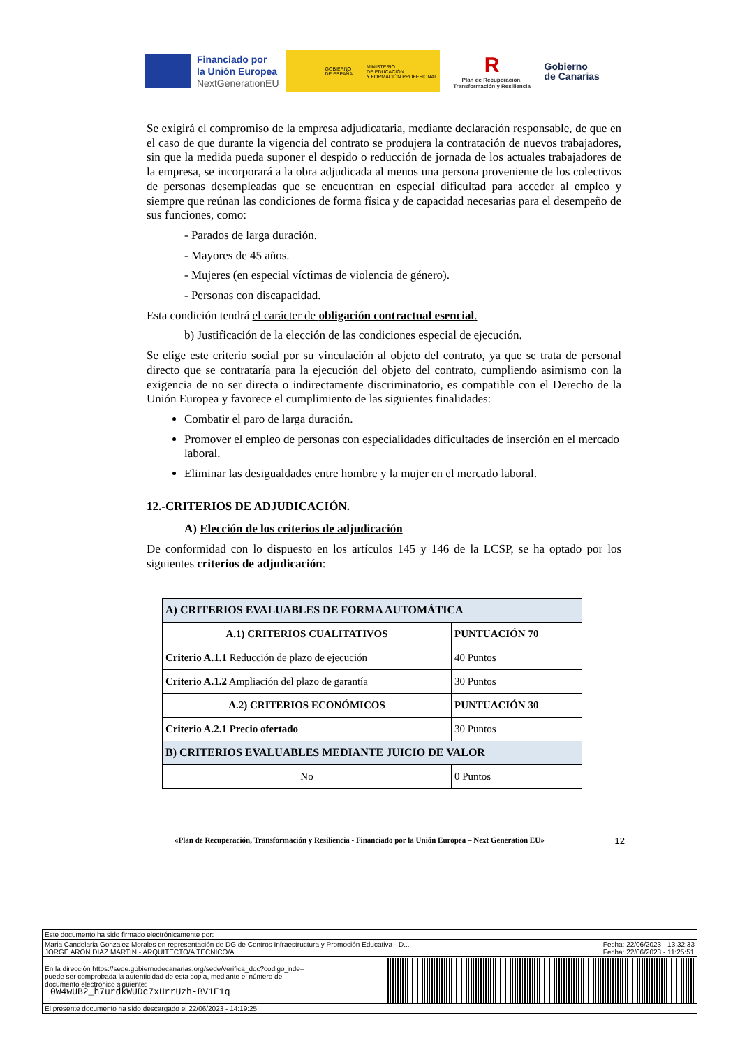Financiado por
la Unión Europea
NextGenerationEU
GOBIERNO
DE ESPAÑA MINISTERIO
DE EDUCACIÓN
Y FORMACIÓN PROFESIONAL
R
Plan de Recuperación,
Transformación y Resiliencia
Gobierno
de Canarias
Se exigirá el compromiso de la empresa adjudicataria, mediante declaración responsable, de que en el caso de que durante la vigencia del contrato se produjera la contratación de nuevos trabajadores, sin que la medida pueda suponer el despido o reducción de jornada de los actuales trabajadores de la empresa, se incorporará a la obra adjudicada al menos una persona proveniente de los colectivos de personas desempleadas que se encuentran en especial dificultad para acceder al empleo y siempre que reúnan las condiciones de forma física y de capacidad necesarias para el desempeño de sus funciones, como:
- Parados de larga duración.
- Mayores de 45 años.
- Mujeres (en especial víctimas de violencia de género).
- Personas con discapacidad.
Esta condición tendrá el carácter de obligación contractual esencial.
b) Justificación de la elección de las condiciones especial de ejecución.
Se elige este criterio social por su vinculación al objeto del contrato, ya que se trata de personal directo que se contrataría para la ejecución del objeto del contrato, cumpliendo asimismo con la exigencia de no ser directa o indirectamente discriminatorio, es compatible con el Derecho de la Unión Europea y favorece el cumplimiento de las siguientes finalidades:
Combatir el paro de larga duración.
Promover el empleo de personas con especialidades dificultades de inserción en el mercado laboral.
Eliminar las desigualdades entre hombre y la mujer en el mercado laboral.
12.-CRITERIOS DE ADJUDICACIÓN.
A) Elección de los criterios de adjudicación
De conformidad con lo dispuesto en los artículos 145 y 146 de la LCSP, se ha optado por los siguientes criterios de adjudicación:
| A) CRITERIOS EVALUABLES DE FORMA AUTOMÁTICA | |
| --- | --- |
| A.1) CRITERIOS CUALITATIVOS | PUNTUACIÓN 70 |
| Criterio A.1.1 Reducción de plazo de ejecución | 40 Puntos |
| Criterio A.1.2 Ampliación del plazo de garantía | 30 Puntos |
| A.2) CRITERIOS ECONÓMICOS | PUNTUACIÓN 30 |
| Criterio A.2.1 Precio ofertado | 30 Puntos |
| B) CRITERIOS EVALUABLES MEDIANTE JUICIO DE VALOR | |
| No | 0 Puntos |
«Plan de Recuperación, Transformación y Resiliencia - Financiado por la Unión Europea – Next Generation EU» 12
Este documento ha sido firmado electrónicamente por:
Maria Candelaria Gonzalez Morales en representación de DG de Centros Infraestructura y Promoción Educativa - D...
JORGE ARON DIAZ MARTIN - ARQUITECTO/A TECNICO/A Fecha: 22/06/2023 - 13:32:33
Fecha: 22/06/2023 - 11:25:51
En la dirección https://sede.gobiernodecanarias.org/sede/verifica_doc?codigo_nde=
puede ser comprobada la autenticidad de esta copia, mediante el número de
documento electrónico siguiente:
0W4wUB2_h7urdkWUDc7xHrrUzh-BV1E1q
El presente documento ha sido descargado el 22/06/2023 - 14:19:25